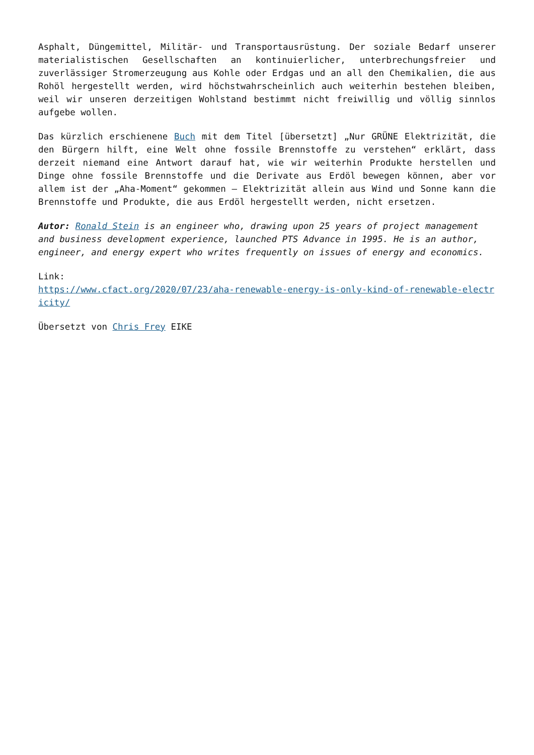Asphalt, Düngemittel, Militär- und Transportausrüstung. Der soziale Bedarf unserer materialistischen Gesellschaften an kontinuierlicher, unterbrechungsfreier und zuverlässiger Stromerzeugung aus Kohle oder Erdgas und an all den Chemikalien, die aus Rohöl hergestellt werden, wird höchstwahrscheinlich auch weiterhin bestehen bleiben, weil wir unseren derzeitigen Wohlstand bestimmt nicht freiwillig und völlig sinnlos aufgebe wollen.
Das kürzlich erschienene Buch mit dem Titel [übersetzt] „Nur GRÜNE Elektrizität, die den Bürgern hilft, eine Welt ohne fossile Brennstoffe zu verstehen“ erklärt, dass derzeit niemand eine Antwort darauf hat, wie wir weiterhin Produkte herstellen und Dinge ohne fossile Brennstoffe und die Derivate aus Erdöl bewegen können, aber vor allem ist der „Aha-Moment“ gekommen – Elektrizität allein aus Wind und Sonne kann die Brennstoffe und Produkte, die aus Erdöl hergestellt werden, nicht ersetzen.
Autor: Ronald Stein is an engineer who, drawing upon 25 years of project management and business development experience, launched PTS Advance in 1995. He is an author, engineer, and energy expert who writes frequently on issues of energy and economics.
Link:
https://www.cfact.org/2020/07/23/aha-renewable-energy-is-only-kind-of-renewable-electricity/
Übersetzt von Chris Frey EIKE